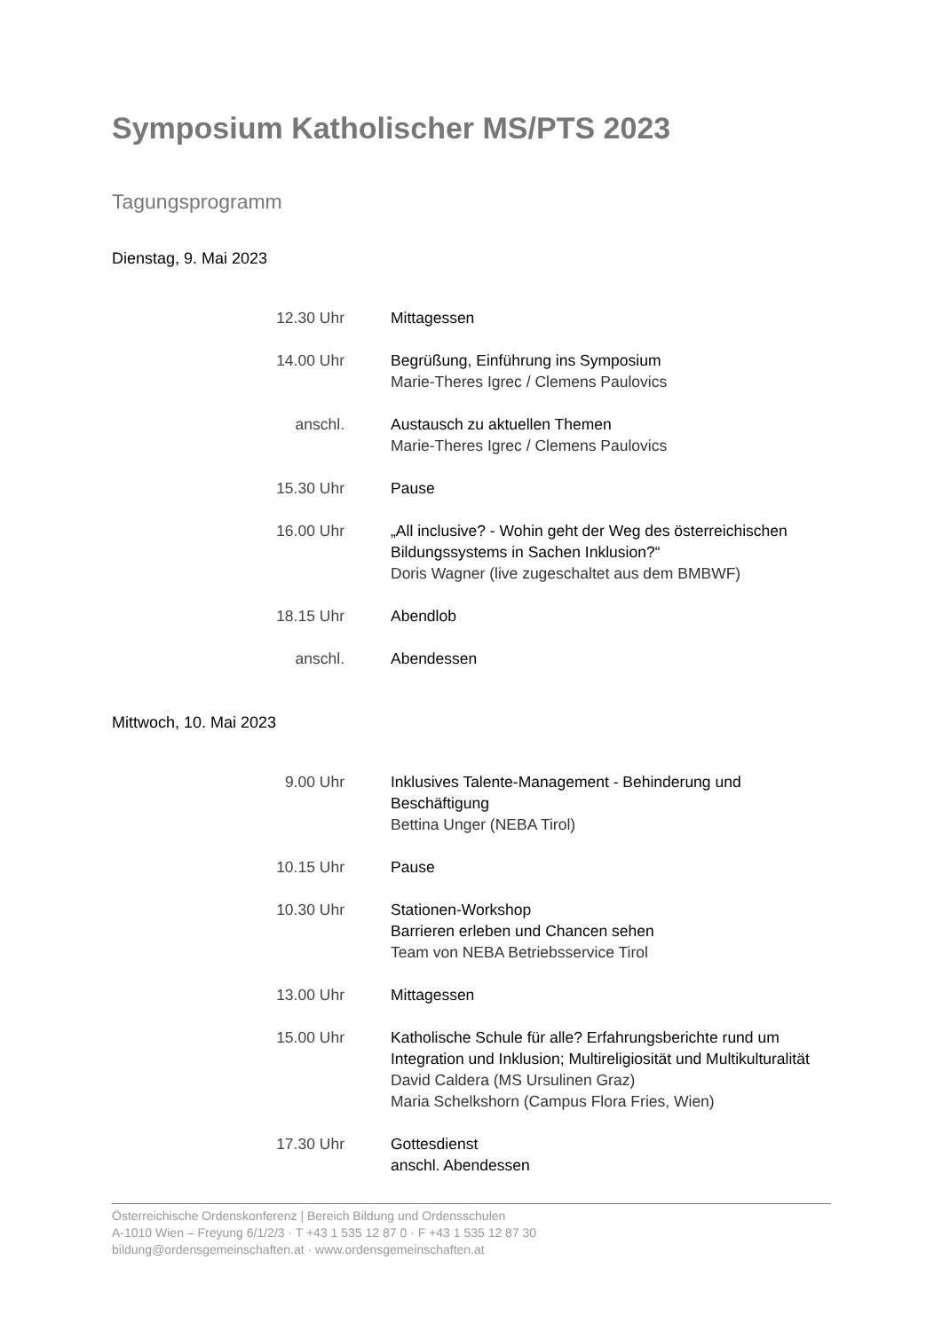Symposium Katholischer MS/PTS 2023
Tagungsprogramm
Dienstag, 9. Mai 2023
12.30 Uhr Mittagessen
14.00 Uhr Begrüßung, Einführung ins Symposium
Marie-Theres Igrec / Clemens Paulovics
anschl. Austausch zu aktuellen Themen
Marie-Theres Igrec / Clemens Paulovics
15.30 Uhr Pause
16.00 Uhr „All inclusive? - Wohin geht der Weg des österreichischen Bildungssystems in Sachen Inklusion?“
Doris Wagner (live zugeschaltet aus dem BMBWF)
18.15 Uhr Abendlob
anschl. Abendessen
Mittwoch, 10. Mai 2023
9.00 Uhr Inklusives Talente-Management - Behinderung und Beschäftigung
Bettina Unger (NEBA Tirol)
10.15 Uhr Pause
10.30 Uhr Stationen-Workshop
Barrieren erleben und Chancen sehen
Team von NEBA Betriebsservice Tirol
13.00 Uhr Mittagessen
15.00 Uhr Katholische Schule für alle? Erfahrungsberichte rund um Integration und Inklusion; Multireligiosität und Multikulturalität
David Caldera (MS Ursulinen Graz)
Maria Schelkshorn (Campus Flora Fries, Wien)
17.30 Uhr Gottesdienst
anschl. Abendessen
Österreichische Ordenskonferenz | Bereich Bildung und Ordensschulen
A-1010 Wien – Freyung 6/1/2/3 · T +43 1 535 12 87 0 · F +43 1 535 12 87 30
bildung@ordensgemeinschaften.at · www.ordensgemeinschaften.at